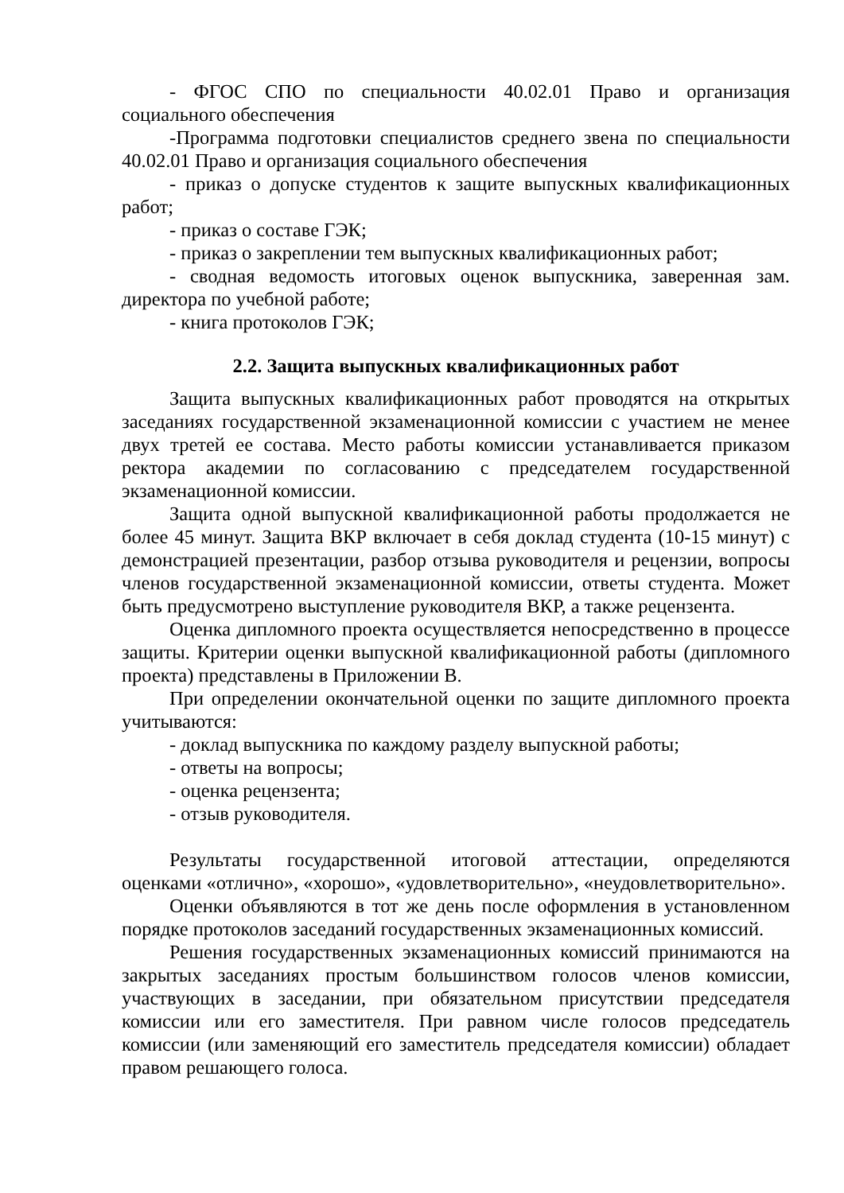- ФГОС СПО по специальности 40.02.01 Право и организация социального обеспечения
-Программа подготовки специалистов среднего звена по специальности 40.02.01 Право и организация социального обеспечения
- приказ о допуске студентов к защите выпускных квалификационных работ;
- приказ о составе ГЭК;
- приказ о закреплении тем выпускных квалификационных работ;
- сводная ведомость итоговых оценок выпускника, заверенная зам. директора по учебной работе;
- книга протоколов ГЭК;
2.2. Защита выпускных квалификационных работ
Защита выпускных квалификационных работ проводятся на открытых заседаниях государственной экзаменационной комиссии с участием не менее двух третей ее состава. Место работы комиссии устанавливается приказом ректора академии по согласованию с председателем государственной экзаменационной комиссии.
Защита одной выпускной квалификационной работы продолжается не более 45 минут. Защита ВКР включает в себя доклад студента (10-15 минут) с демонстрацией презентации, разбор отзыва руководителя и рецензии, вопросы членов государственной экзаменационной комиссии, ответы студента. Может быть предусмотрено выступление руководителя ВКР, а также рецензента.
Оценка дипломного проекта осуществляется непосредственно в процессе защиты. Критерии оценки выпускной квалификационной работы (дипломного проекта) представлены в Приложении В.
При определении окончательной оценки по защите дипломного проекта учитываются:
- доклад выпускника по каждому разделу выпускной работы;
- ответы на вопросы;
- оценка рецензента;
- отзыв руководителя.
Результаты государственной итоговой аттестации, определяются оценками «отлично», «хорошо», «удовлетворительно», «неудовлетворительно».
Оценки объявляются в тот же день после оформления в установленном порядке протоколов заседаний государственных экзаменационных комиссий.
Решения государственных экзаменационных комиссий принимаются на закрытых заседаниях простым большинством голосов членов комиссии, участвующих в заседании, при обязательном присутствии председателя комиссии или его заместителя. При равном числе голосов председатель комиссии (или заменяющий его заместитель председателя комиссии) обладает правом решающего голоса.